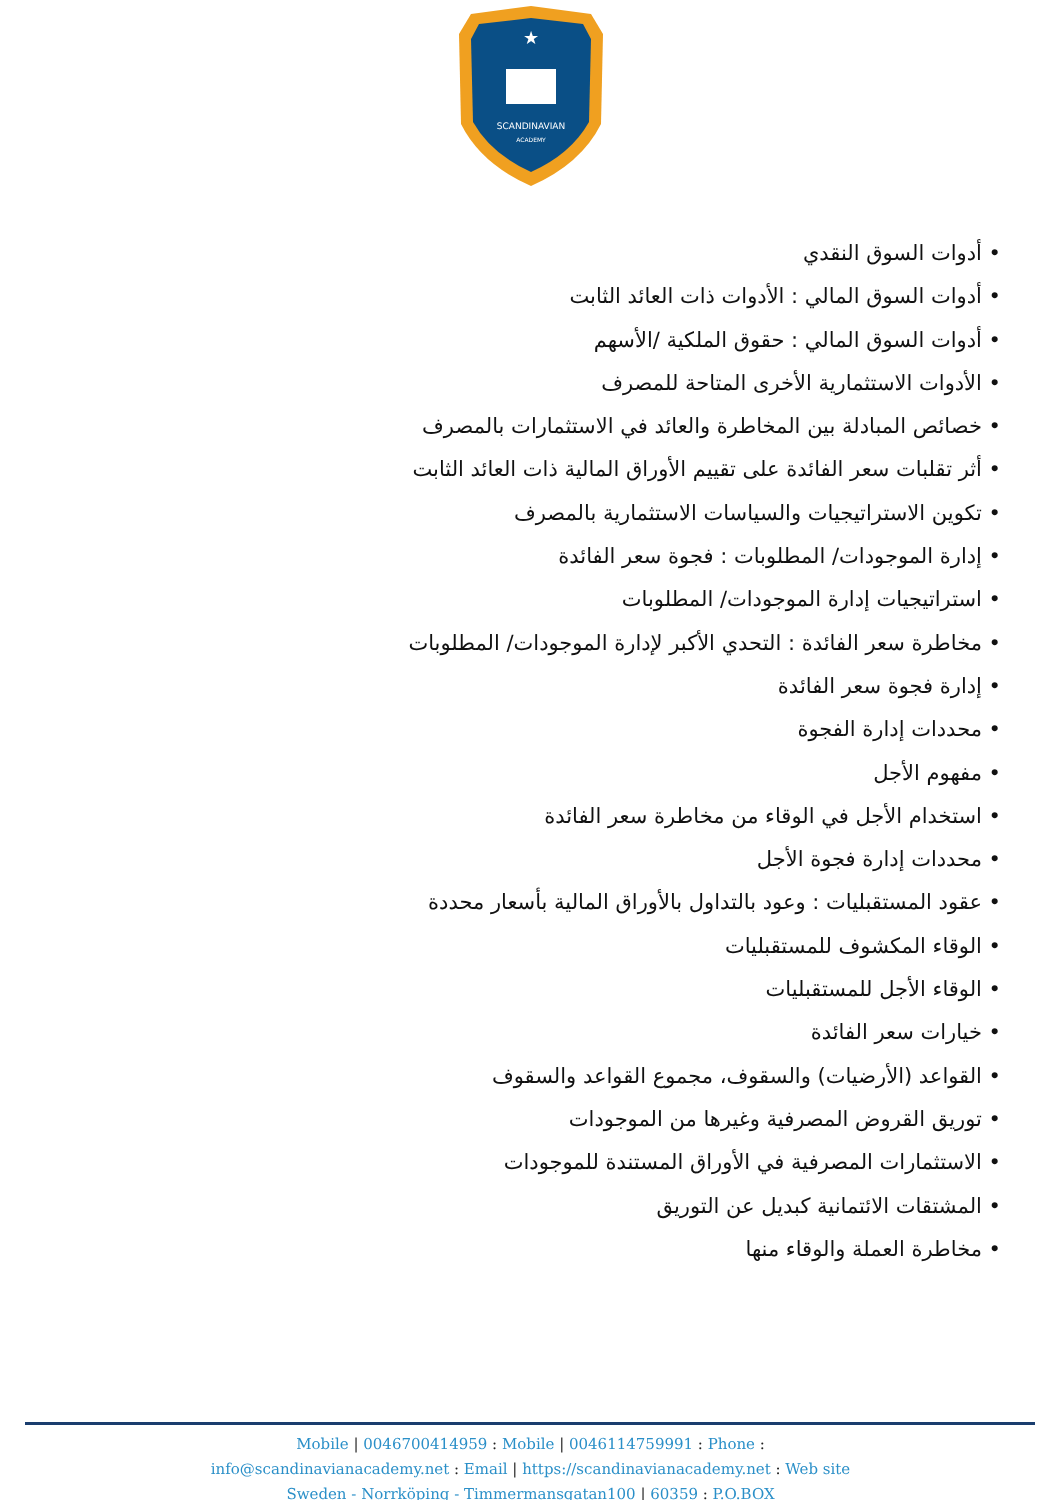SCANDINAVIAN
ACADEMY
★
• أدوات السوق النقدي
• أدوات السوق المالي : الأدوات ذات العائد الثابت
• أدوات السوق المالي : حقوق الملكية /الأسهم
• الأدوات الاستثمارية الأخرى المتاحة للمصرف
• خصائص المبادلة بين المخاطرة والعائد في الاستثمارات بالمصرف
• أثر تقلبات سعر الفائدة على تقييم الأوراق المالية ذات العائد الثابت
• تكوين الاستراتيجيات والسياسات الاستثمارية بالمصرف
• إدارة الموجودات/ المطلوبات : فجوة سعر الفائدة
• استراتيجيات إدارة الموجودات/ المطلوبات
• مخاطرة سعر الفائدة : التحدي الأكبر لإدارة الموجودات/ المطلوبات
• إدارة فجوة سعر الفائدة
• محددات إدارة الفجوة
• مفهوم الأجل
• استخدام الأجل في الوقاء من مخاطرة سعر الفائدة
• محددات إدارة فجوة الأجل
• عقود المستقبليات : وعود بالتداول بالأوراق المالية بأسعار محددة
• الوقاء المكشوف للمستقبليات
• الوقاء الأجل للمستقبليات
• خيارات سعر الفائدة
• القواعد (الأرضيات) والسقوف، مجموع القواعد والسقوف
• توريق القروض المصرفية وغيرها من الموجودات
• الاستثمارات المصرفية في الأوراق المستندة للموجودات
• المشتقات الائتمانية كبديل عن التوريق
• مخاطرة العملة والوقاء منها
Mobile | 0046700414959 : Mobile | 0046114759991 : Phone :
info@scandinavianacademy.net : Email | https://scandinavianacademy.net : Web site
Sweden - Norrköping - Timmermansgatan100 | 60359 : P.O.BOX